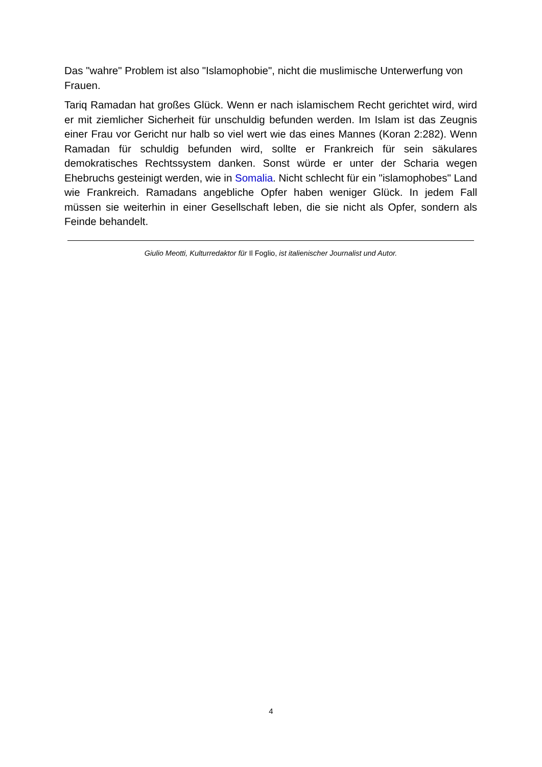Das "wahre" Problem ist also "Islamophobie", nicht die muslimische Unterwerfung von Frauen.
Tariq Ramadan hat großes Glück. Wenn er nach islamischem Recht gerichtet wird, wird er mit ziemlicher Sicherheit für unschuldig befunden werden. Im Islam ist das Zeugnis einer Frau vor Gericht nur halb so viel wert wie das eines Mannes (Koran 2:282). Wenn Ramadan für schuldig befunden wird, sollte er Frankreich für sein säkulares demokratisches Rechtssystem danken. Sonst würde er unter der Scharia wegen Ehebruchs gesteinigt werden, wie in Somalia. Nicht schlecht für ein "islamophobes" Land wie Frankreich. Ramadans angebliche Opfer haben weniger Glück. In jedem Fall müssen sie weiterhin in einer Gesellschaft leben, die sie nicht als Opfer, sondern als Feinde behandelt.
Giulio Meotti, Kulturredaktor für Il Foglio, ist italienischer Journalist und Autor.
4